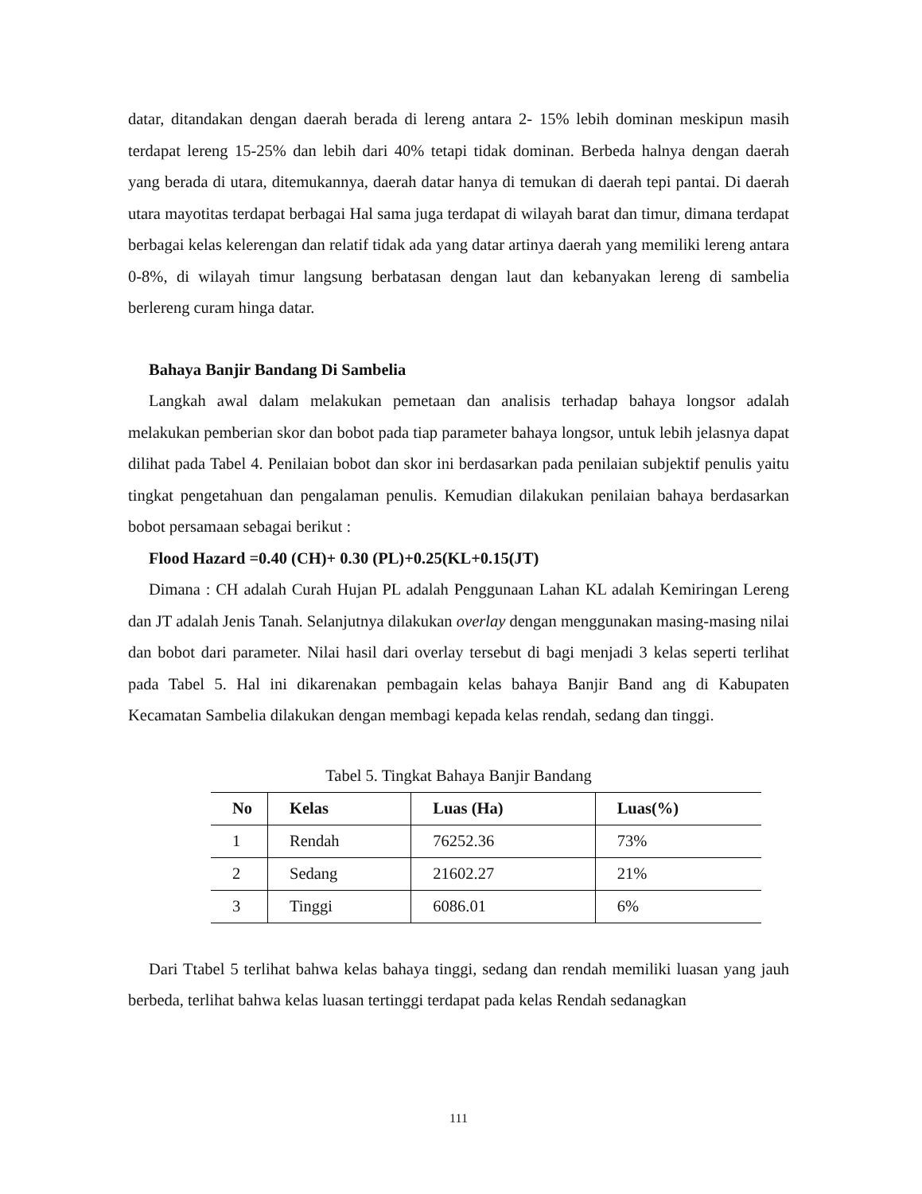datar, ditandakan dengan daerah berada di lereng antara 2- 15% lebih dominan meskipun masih terdapat lereng 15-25% dan lebih dari 40% tetapi tidak dominan. Berbeda halnya dengan daerah yang berada di utara, ditemukannya, daerah datar hanya di temukan di daerah tepi pantai. Di daerah utara mayotitas terdapat berbagai Hal sama juga terdapat di wilayah barat dan timur, dimana terdapat berbagai kelas kelerengan dan relatif tidak ada yang datar artinya daerah yang memiliki lereng antara 0-8%, di wilayah timur langsung berbatasan dengan laut dan kebanyakan lereng di sambelia berlereng curam hinga datar.
Bahaya Banjir Bandang Di Sambelia
Langkah awal dalam melakukan pemetaan dan analisis terhadap bahaya longsor adalah melakukan pemberian skor dan bobot pada tiap parameter bahaya longsor, untuk lebih jelasnya dapat dilihat pada Tabel 4. Penilaian bobot dan skor ini berdasarkan pada penilaian subjektif penulis yaitu tingkat pengetahuan dan pengalaman penulis. Kemudian dilakukan penilaian bahaya berdasarkan bobot persamaan sebagai berikut :
Flood Hazard =0.40 (CH)+ 0.30 (PL)+0.25(KL+0.15(JT)
Dimana : CH adalah Curah Hujan PL adalah Penggunaan Lahan KL adalah Kemiringan Lereng dan JT adalah Jenis Tanah. Selanjutnya dilakukan overlay dengan menggunakan masing-masing nilai dan bobot dari parameter. Nilai hasil dari overlay tersebut di bagi menjadi 3 kelas seperti terlihat pada Tabel 5. Hal ini dikarenakan pembagain kelas bahaya Banjir Band ang di Kabupaten Kecamatan Sambelia dilakukan dengan membagi kepada kelas rendah, sedang dan tinggi.
Tabel 5. Tingkat Bahaya Banjir Bandang
| No | Kelas | Luas (Ha) | Luas(%) |
| --- | --- | --- | --- |
| 1 | Rendah | 76252.36 | 73% |
| 2 | Sedang | 21602.27 | 21% |
| 3 | Tinggi | 6086.01 | 6% |
Dari Ttabel 5 terlihat bahwa kelas bahaya tinggi, sedang dan rendah memiliki luasan yang jauh berbeda, terlihat bahwa kelas luasan tertinggi terdapat pada kelas Rendah sedanagkan
111